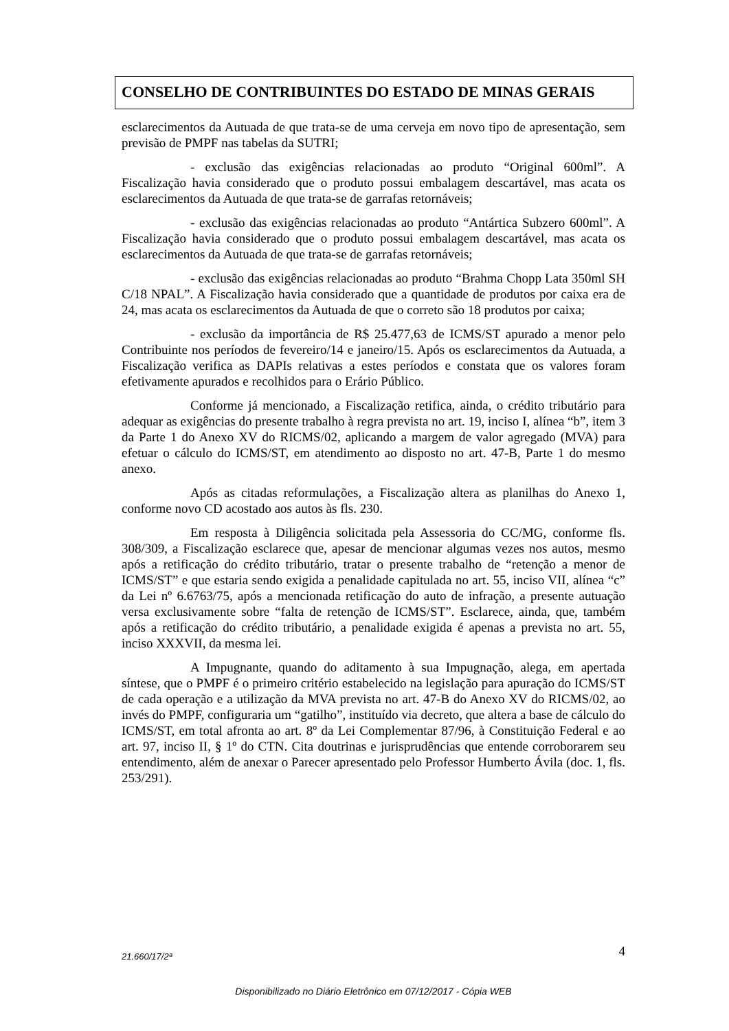CONSELHO DE CONTRIBUINTES DO ESTADO DE MINAS GERAIS
esclarecimentos da Autuada de que trata-se de uma cerveja em novo tipo de apresentação, sem previsão de PMPF nas tabelas da SUTRI;
- exclusão das exigências relacionadas ao produto “Original 600ml”. A Fiscalização havia considerado que o produto possui embalagem descartável, mas acata os esclarecimentos da Autuada de que trata-se de garrafas retornáveis;
- exclusão das exigências relacionadas ao produto “Antártica Subzero 600ml”. A Fiscalização havia considerado que o produto possui embalagem descartável, mas acata os esclarecimentos da Autuada de que trata-se de garrafas retornáveis;
- exclusão das exigências relacionadas ao produto “Brahma Chopp Lata 350ml SH C/18 NPAL”. A Fiscalização havia considerado que a quantidade de produtos por caixa era de 24, mas acata os esclarecimentos da Autuada de que o correto são 18 produtos por caixa;
- exclusão da importância de R$ 25.477,63 de ICMS/ST apurado a menor pelo Contribuinte nos períodos de fevereiro/14 e janeiro/15. Após os esclarecimentos da Autuada, a Fiscalização verifica as DAPIs relativas a estes períodos e constata que os valores foram efetivamente apurados e recolhidos para o Erário Público.
Conforme já mencionado, a Fiscalização retifica, ainda, o crédito tributário para adequar as exigências do presente trabalho à regra prevista no art. 19, inciso I, alínea “b”, item 3 da Parte 1 do Anexo XV do RICMS/02, aplicando a margem de valor agregado (MVA) para efetuar o cálculo do ICMS/ST, em atendimento ao disposto no art. 47-B, Parte 1 do mesmo anexo.
Após as citadas reformulações, a Fiscalização altera as planilhas do Anexo 1, conforme novo CD acostado aos autos às fls. 230.
Em resposta à Diligência solicitada pela Assessoria do CC/MG, conforme fls. 308/309, a Fiscalização esclarece que, apesar de mencionar algumas vezes nos autos, mesmo após a retificação do crédito tributário, tratar o presente trabalho de “retenção a menor de ICMS/ST” e que estaria sendo exigida a penalidade capitulada no art. 55, inciso VII, alínea “c” da Lei nº 6.6763/75, após a mencionada retificação do auto de infração, a presente autuação versa exclusivamente sobre “falta de retenção de ICMS/ST”. Esclarece, ainda, que, também após a retificação do crédito tributário, a penalidade exigida é apenas a prevista no art. 55, inciso XXXVII, da mesma lei.
A Impugnante, quando do aditamento à sua Impugnação, alega, em apertada síntese, que o PMPF é o primeiro critério estabelecido na legislação para apuração do ICMS/ST de cada operação e a utilização da MVA prevista no art. 47-B do Anexo XV do RICMS/02, ao invés do PMPF, configuraria um “gatilho”, instituído via decreto, que altera a base de cálculo do ICMS/ST, em total afronta ao art. 8º da Lei Complementar 87/96, à Constituição Federal e ao art. 97, inciso II, § 1º do CTN. Cita doutrinas e jurisprudências que entende corroborarem seu entendimento, além de anexar o Parecer apresentado pelo Professor Humberto Ávila (doc. 1, fls. 253/291).
21.660/17/2ª 4
Disponibilizado no Diário Eletrônico em 07/12/2017 - Cópia WEB